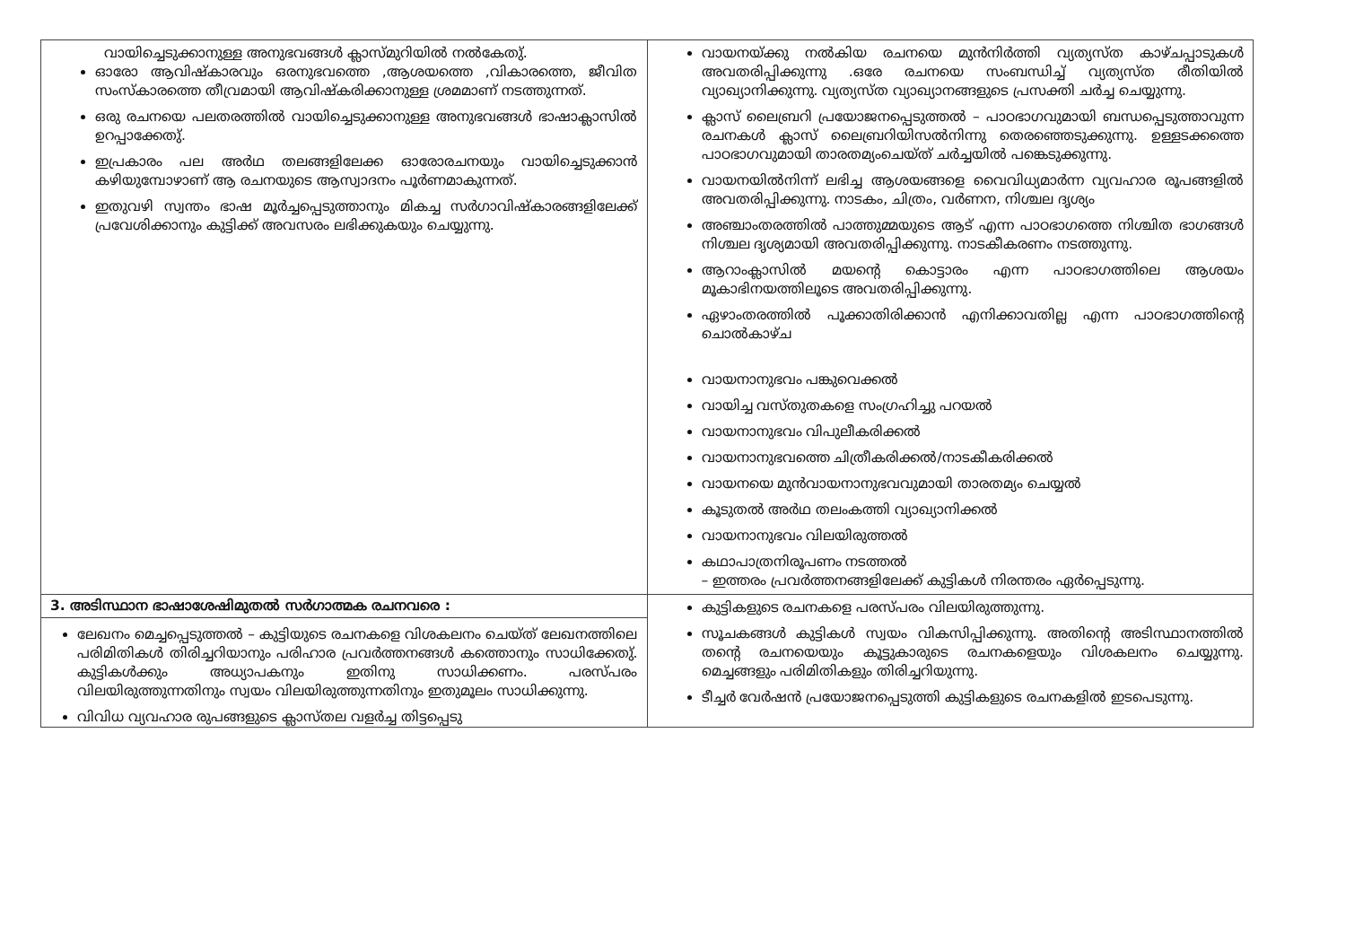| വായിച്ചെടുക്കാനുള്ള അനുഭവങ്ങൾ ക്ലാസ്മുറിയിൽ നൽകേതു്. ഓരോ ആവിഷ്കാരവും ഒരനുഭവത്തെ ,ആശയത്തെ ,വികാരത്തെ, ജീവിത സംസ്കാരത്തെ തീവ്രമായി ആവിഷ്കരിക്കാനുള്ള ശ്രമമാണ് നടത്തുന്നത്. ഒരു രചനയെ പലതരത്തിൽ വായിച്ചെടുക്കാനുള്ള അനുഭവങ്ങൾ ഭാഷാക്ലാസിൽ ഉറപ്പാക്കേതു്. ഇപ്രകാരം പല അർഥ തലങ്ങളിലേക്ക ഓരോരചനയും വായിച്ചെടുക്കാൻ കഴിയുമ്പോഴാണ് ആ രചനയുടെ ആസ്വാദനം പൂർണമാകുന്നത്. ഇതുവഴി സ്വന്തം ഭാഷ മൂർച്ചപ്പെടുത്താനും മികച്ച സർഗാവിഷ്കാരങ്ങളിലേക്ക് പ്രവേശിക്കാനും കുട്ടിക്ക് അവസരം ലഭിക്കുകയും ചെയ്യുന്നു. | വായനയ്ക്കു നൽകിയ രചനയെ മുൻനിർത്തി വ്യത്യസ്ത കാഴ്ചപ്പാടുകൾ അവതരിപ്പിക്കുന്നു .ഒരേ രചനയെ സംബന്ധിച്ച് വ്യത്യസ്ത രീതിയിൽ വ്യാഖ്യാനിക്കുന്നു. വ്യത്യസ്ത വ്യാഖ്യാനങ്ങളുടെ പ്രസക്തി ചർച്ച ചെയ്യുന്നു. ക്ലാസ് ലൈബ്രറി പ്രയോജനപ്പെടുത്തൽ – പാഠഭാഗവുമായി ബന്ധപ്പെടുത്താവുന്ന രചനകൾ ക്ലാസ് ലൈബ്രറിയിസൽനിന്നു തെരഞ്ഞെടുക്കുന്നു. ഉള്ളടക്കത്തെ പാഠഭാഗവുമായി താരതമ്യംചെയ്ത് ചർച്ചയിൽ പങ്കെടുക്കുന്നു. വായനയിൽനിന്ന് ലഭിച്ച ആശയങ്ങളെ വൈവിധ്യമാർന്ന വ്യവഹാര രൂപങ്ങളിൽ അവതരിപ്പിക്കുന്നു. നാടകം, ചിത്രം, വർണന, നിശ്ചല ദൃശ്യം അഞ്ചാംതരത്തിൽ പാത്തുമ്മയുടെ ആട് എന്ന പാഠഭാഗത്തെ നിശ്ചിത ഭാഗങ്ങൾ നിശ്ചല ദൃശ്യമായി അവതരിപ്പിക്കുന്നു. നാടകീകരണം നടത്തുന്നു. ആറാംക്ലാസിൽ മയന്റെ കൊട്ടാരം എന്ന പാഠഭാഗത്തിലെ ആശയം മൂകാഭിനയത്തിലൂടെ അവതരിപ്പിക്കുന്നു. ഏഴാംതരത്തിൽ പൂക്കാതിരിക്കാൻ എനിക്കാവതില്ല എന്ന പാഠഭാഗത്തിന്റെ ചൊൽകാഴ്ച വായനാനുഭവം പങ്കുവെക്കൽ വായിച്ച വസ്തുതകളെ സംഗ്രഹിച്ചു പറയൽ വായനാനുഭവം വിപുലീകരിക്കൽ വായനാനുഭവത്തെ ചിത്രീകരിക്കൽ/നാടകീകരിക്കൽ വായനയെ മുൻവായനാനുഭവവുമായി താരതമ്യം ചെയ്യൽ കൂടുതൽ അർഥ തലംകത്തി വ്യാഖ്യാനിക്കൽ വായനാനുഭവം വിലയിരുത്തൽ കഥാപാത്രനിരൂപണം നടത്തൽ – ഇത്തരം പ്രവർത്തനങ്ങളിലേക്ക് കുട്ടികൾ നിരന്തരം ഏർപ്പെടുന്നു. |
| 3. അടിസ്ഥാന ഭാഷാശേഷിമുതൽ സർഗാത്മക രചനവരെ : ലേഖനം മെച്ചപ്പെടുത്തൽ – കുട്ടിയുടെ രചനകളെ വിശകലനം ചെയ്ത് ലേഖനത്തിലെ പരിമിതികൾ തിരിച്ചറിയാനും പരിഹാര പ്രവർത്തനങ്ങൾ കത്തൊനും സാധിക്കേതു്. കുട്ടികൾക്കും അധ്യാപകനും ഇതിനു സാധിക്കണം. പരസ്പരം വിലയിരുത്തുന്നതിനും സ്വയം വിലയിരുത്തുന്നതിനും ഇതുമൂലം സാധിക്കുന്നു. വിവിധ വ്യവഹാര രുപങ്ങളുടെ ക്ലാസ്തല വളർച്ച തിട്ടപ്പെടു | കുട്ടികളുടെ രചനകളെ പരസ്പരം വിലയിരുത്തുന്നു. സൂചകങ്ങൾ കുട്ടികൾ സ്വയം വികസിപ്പിക്കുന്നു. അതിന്റെ അടിസ്ഥാനത്തിൽ തന്റെ രചനയെയും കൂട്ടുകാരുടെ രചനകളെയും വിശകലനം ചെയ്യുന്നു. മെച്ചങ്ങളും പരിമിതികളും തിരിച്ചറിയുന്നു. ടീച്ചർ വേർഷൻ പ്രയോജനപ്പെടുത്തി കുട്ടികളുടെ രചനകളിൽ ഇടപെടുന്നു. |